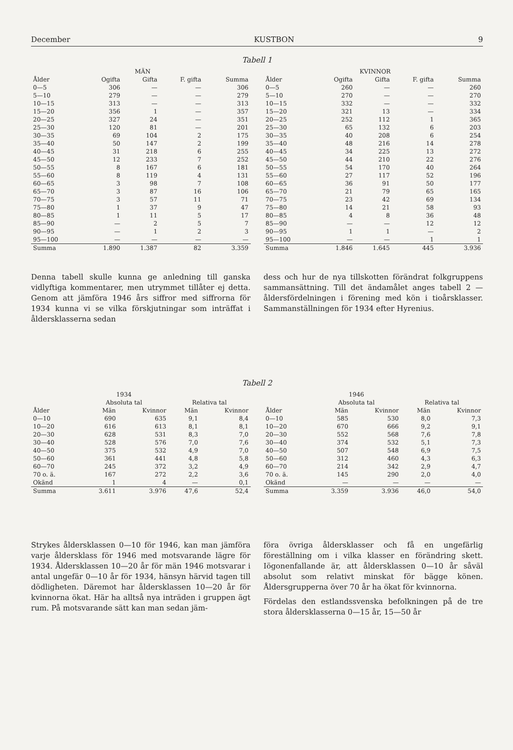December KUSTBON 9
Tabell 1
| | MÄN | | | |
| --- | --- | --- | --- | --- |
| Ålder | Ogifta | Gifta | F. gifta | Summa |
| 0—5 | 306 | — | — | 306 |
| 5—10 | 279 | — | — | 279 |
| 10—15 | 313 | — | — | 313 |
| 15—20 | 356 | 1 | — | 357 |
| 20—25 | 327 | 24 | — | 351 |
| 25—30 | 120 | 81 | — | 201 |
| 30—35 | 69 | 104 | 2 | 175 |
| 35—40 | 50 | 147 | 2 | 199 |
| 40—45 | 31 | 218 | 6 | 255 |
| 45—50 | 12 | 233 | 7 | 252 |
| 50—55 | 8 | 167 | 6 | 181 |
| 55—60 | 8 | 119 | 4 | 131 |
| 60—65 | 3 | 98 | 7 | 108 |
| 65—70 | 3 | 87 | 16 | 106 |
| 70—75 | 3 | 57 | 11 | 71 |
| 75—80 | 1 | 37 | 9 | 47 |
| 80—85 | 1 | 11 | 5 | 17 |
| 85—90 | — | 2 | 5 | 7 |
| 90—95 | — | 1 | 2 | 3 |
| 95—100 | — | — | — | — |
| Summa | 1.890 | 1.387 | 82 | 3.359 |
| | KVINNOR | | | |
| --- | --- | --- | --- | --- |
| Ålder | Ogifta | Gifta | F. gifta | Summa |
| 0—5 | 260 | — | — | 260 |
| 5—10 | 270 | — | — | 270 |
| 10—15 | 332 | — | — | 332 |
| 15—20 | 321 | 13 | — | 334 |
| 20—25 | 252 | 112 | 1 | 365 |
| 25—30 | 65 | 132 | 6 | 203 |
| 30—35 | 40 | 208 | 6 | 254 |
| 35—40 | 48 | 216 | 14 | 278 |
| 40—45 | 34 | 225 | 13 | 272 |
| 45—50 | 44 | 210 | 22 | 276 |
| 50—55 | 54 | 170 | 40 | 264 |
| 55—60 | 27 | 117 | 52 | 196 |
| 60—65 | 36 | 91 | 50 | 177 |
| 65—70 | 21 | 79 | 65 | 165 |
| 70—75 | 23 | 42 | 69 | 134 |
| 75—80 | 14 | 21 | 58 | 93 |
| 80—85 | 4 | 8 | 36 | 48 |
| 85—90 | — | — | 12 | 12 |
| 90—95 | 1 | 1 | — | 2 |
| 95—100 | — | — | 1 | 1 |
| Summa | 1.846 | 1.645 | 445 | 3.936 |
Denna tabell skulle kunna ge anledning till ganska vidlyftiga kommentarer, men utrymmet tillåter ej detta. Genom att jämföra 1946 års siffror med siffrorna för 1934 kunna vi se vilka förskjutningar som inträffat i åldersklasserna sedan
dess och hur de nya tillskotten förändrat folkgruppens sammansättning. Till det ändamålet anges tabell 2 — åldersfördelningen i förening med kön i tioårsklasser. Sammanställningen för 1934 efter Hyrenius.
Tabell 2
| | 1934 | | | |
| --- | --- | --- | --- | --- |
| | Absoluta tal | | Relativa tal | |
| Ålder | Män | Kvinnor | Män | Kvinnor |
| 0—10 | 690 | 635 | 9,1 | 8,4 |
| 10—20 | 616 | 613 | 8,1 | 8,1 |
| 20—30 | 628 | 531 | 8,3 | 7,0 |
| 30—40 | 528 | 576 | 7,0 | 7,6 |
| 40—50 | 375 | 532 | 4,9 | 7,0 |
| 50—60 | 361 | 441 | 4,8 | 5,8 |
| 60—70 | 245 | 372 | 3,2 | 4,9 |
| 70 o. ä. | 167 | 272 | 2,2 | 3,6 |
| Okänd | 1 | 4 | — | 0,1 |
| Summa | 3.611 | 3.976 | 47,6 | 52,4 |
| | 1946 | | | |
| --- | --- | --- | --- | --- |
| | Absoluta tal | | Relativa tal | |
| Ålder | Män | Kvinnor | Män | Kvinnor |
| 0—10 | 585 | 530 | 8,0 | 7,3 |
| 10—20 | 670 | 666 | 9,2 | 9,1 |
| 20—30 | 552 | 568 | 7,6 | 7,8 |
| 30—40 | 374 | 532 | 5,1 | 7,3 |
| 40—50 | 507 | 548 | 6,9 | 7,5 |
| 50—60 | 312 | 460 | 4,3 | 6,3 |
| 60—70 | 214 | 342 | 2,9 | 4,7 |
| 70 o. ä. | 145 | 290 | 2,0 | 4,0 |
| Okänd | — | — | — | — |
| Summa | 3.359 | 3.936 | 46,0 | 54,0 |
Strykes åldersklassen 0—10 för 1946, kan man jämföra varje åldersklass för 1946 med motsvarande lägre för 1934. Åldersklassen 10—20 år för män 1946 motsvarar i antal ungefär 0—10 år för 1934, hänsyn härvid tagen till dödligheten. Däremot har åldersklassen 10—20 år för kvinnorna ökat. Här ha alltså nya inträden i gruppen ägt rum. På motsvarande sätt kan man sedan jäm-
föra övriga åldersklasser och få en ungefärlig föreställning om i vilka klasser en förändring skett. Iögonenfallande är, att åldersklassen 0—10 år såväl absolut som relativt minskat för bägge könen. Åldersgrupperna över 70 år ha ökat för kvinnorna.
Fördelas den estlandssvenska befolkningen på de tre stora åldersklasserna 0—15 år, 15—50 år